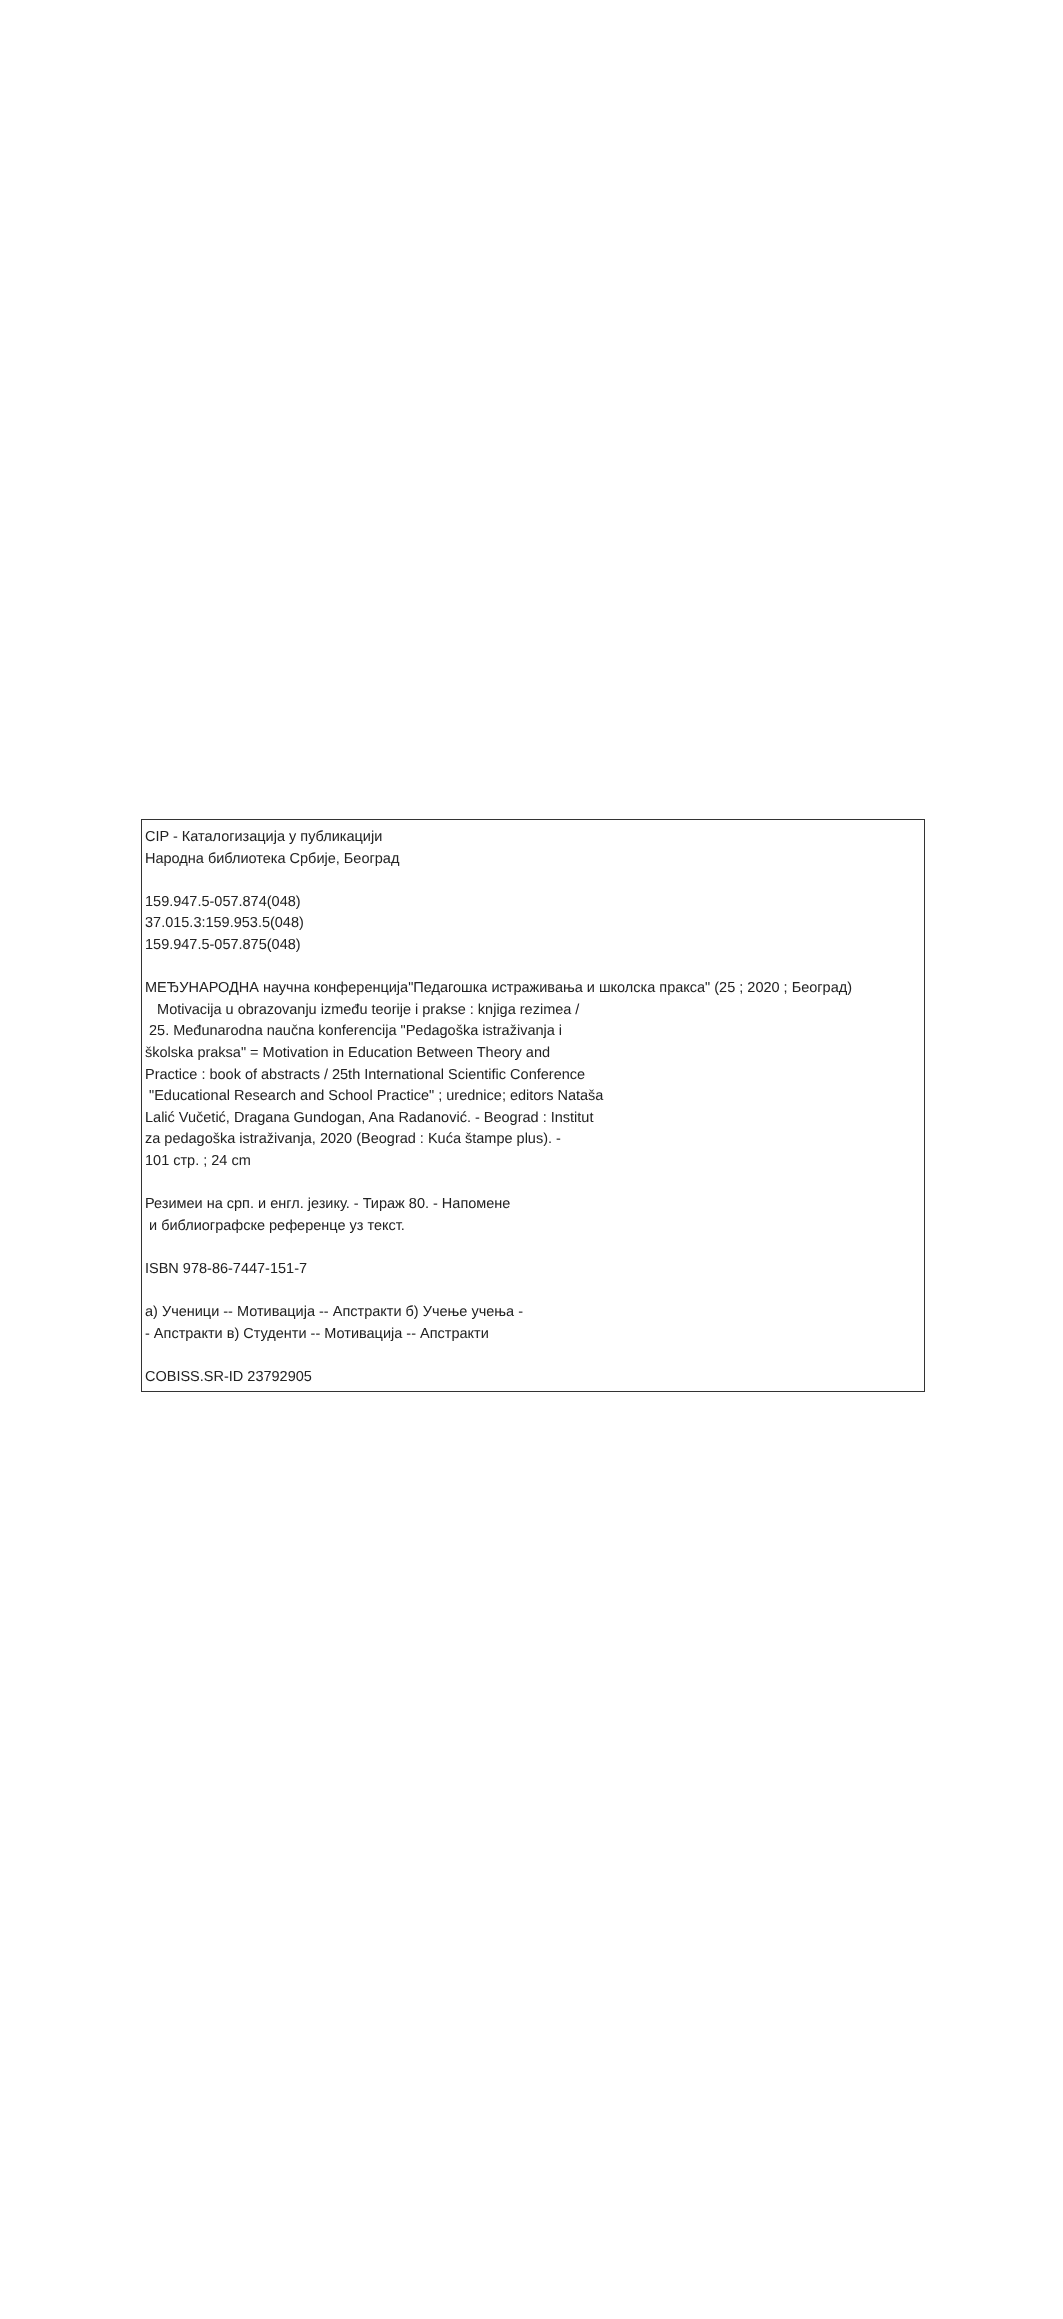CIP - Каталогизација у публикацији
Народна библиотека Србије, Београд
159.947.5-057.874(048)
37.015.3:159.953.5(048)
159.947.5-057.875(048)
МЕЂУНАРОДНА научна конференција"Педагошка истраживања и школска пракса" (25 ; 2020 ; Београд)
Motivacija u obrazovanju između teorije i prakse : knjiga rezimea /
25. Međunarodna naučna konferencija "Pedagoška istraživanja i
školska praksa" = Motivation in Education Between Theory and
Practice : book of abstracts / 25th International Scientific Conference
"Educational Research and School Practice" ; urednice; editors Nataša
Lalić Vučetić, Dragana Gundogan, Ana Radanović. - Beograd : Institut
za pedagoška istraživanja, 2020 (Beograd : Kuća štampe plus). -
101 стр. ; 24 cm
Резимеи на срп. и енгл. језику. - Тираж 80. - Напомене
и библиографске референце уз текст.
ISBN 978-86-7447-151-7
а) Ученици -- Мотивација -- Апстракти б) Учење учења -
- Апстракти в) Студенти -- Мотивација -- Апстракти
COBISS.SR-ID 23792905